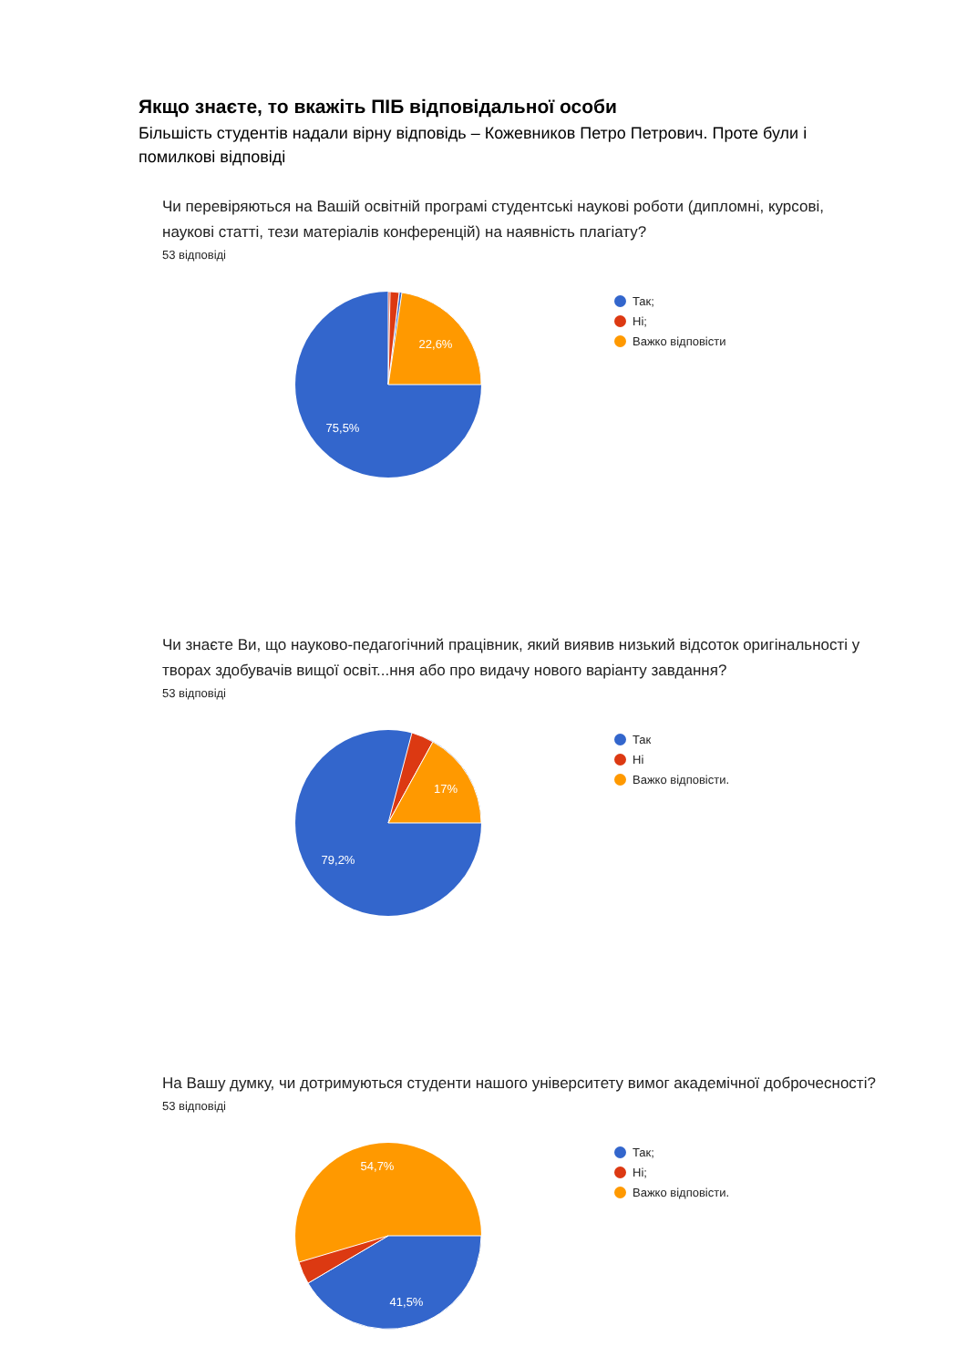Якщо знаєте, то вкажіть ПІБ відповідальної особи
Більшість студентів надали вірну відповідь – Кожевников Петро Петрович. Проте були і помилкові відповіді
Чи перевіряються на Вашій освітній програмі студентські наукові роботи (дипломні, курсові, наукові статті, тези матеріалів конференцій) на наявність плагіату?
53 відповіді
22,6%
75,5%
Так;
Ні;
Важко відповісти
Чи знаєте Ви, що науково-педагогічний працівник, який виявив низький відсоток оригінальності у творах здобувачів вищої освіт...ння або про видачу нового варіанту завдання?
53 відповіді
17%
79,2%
Так
Ні
Важко відповісти.
На Вашу думку, чи дотримуються студенти нашого університету вимог академічної доброчесності?
53 відповіді
54,7%
41,5%
Так;
Ні;
Важко відповісти.